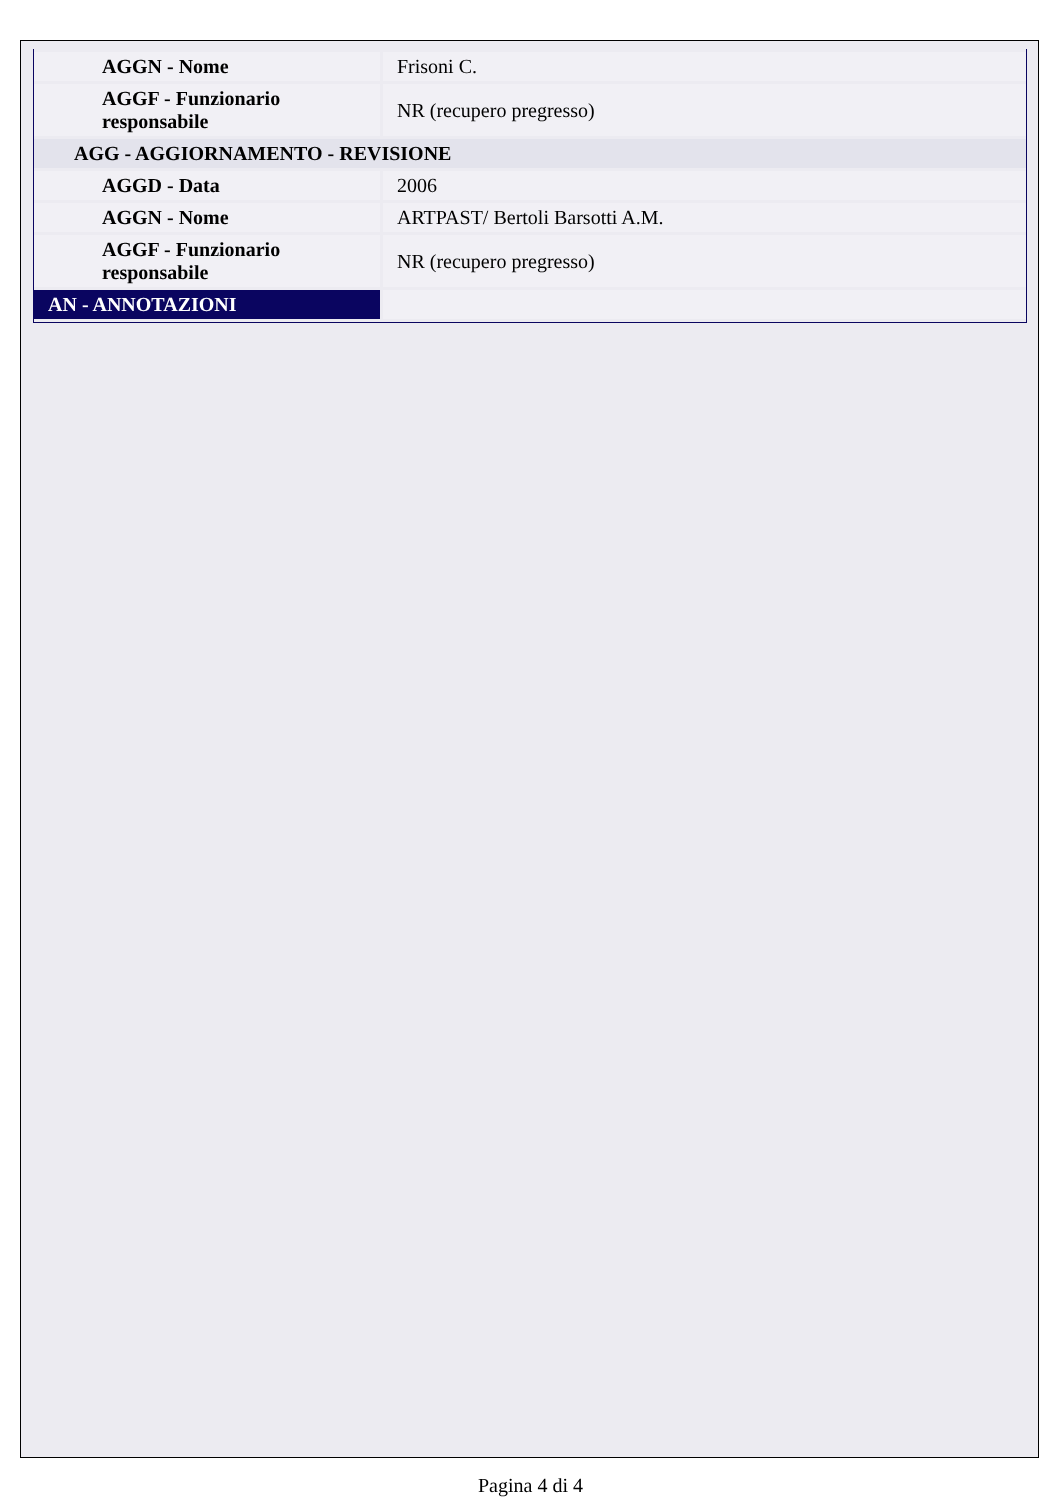| AGGN - Nome | Frisoni C. |
| AGGF - Funzionario responsabile | NR (recupero pregresso) |
| AGG - AGGIORNAMENTO - REVISIONE | |
| AGGD - Data | 2006 |
| AGGN - Nome | ARTPAST/ Bertoli Barsotti A.M. |
| AGGF - Funzionario responsabile | NR (recupero pregresso) |
| AN - ANNOTAZIONI | |
Pagina 4 di 4